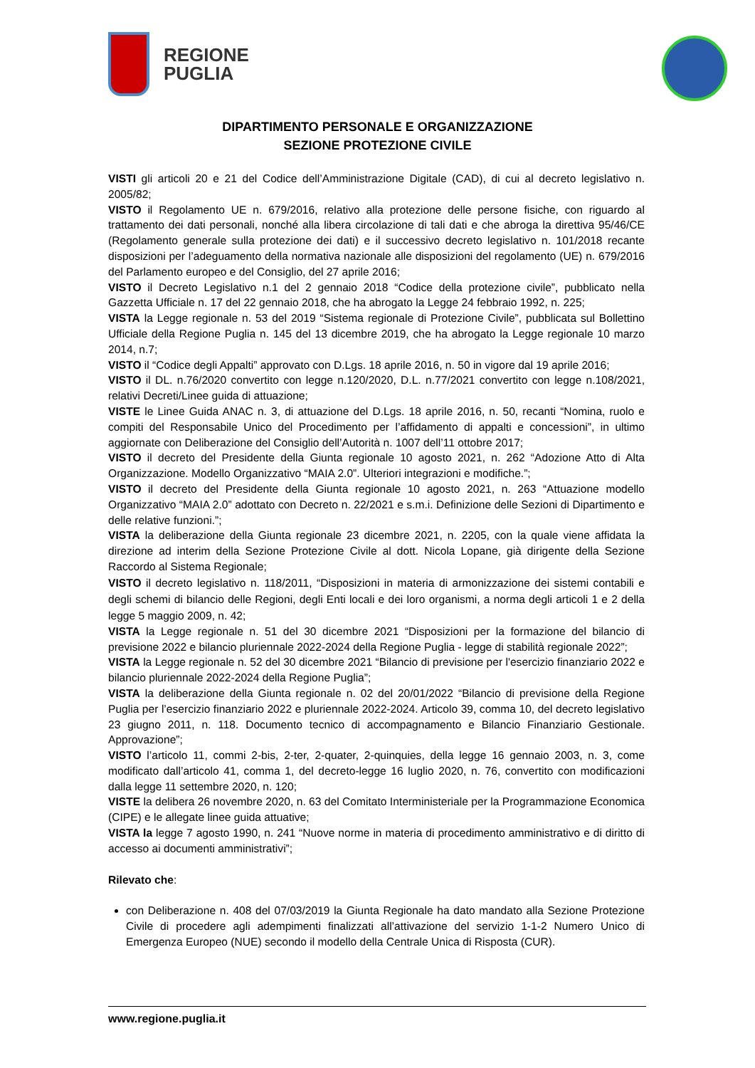REGIONE
PUGLIA
DIPARTIMENTO PERSONALE E ORGANIZZAZIONE
SEZIONE PROTEZIONE CIVILE
VISTI gli articoli 20 e 21 del Codice dell’Amministrazione Digitale (CAD), di cui al decreto legislativo n. 2005/82;
VISTO il Regolamento UE n. 679/2016, relativo alla protezione delle persone fisiche, con riguardo al trattamento dei dati personali, nonché alla libera circolazione di tali dati e che abroga la direttiva 95/46/CE (Regolamento generale sulla protezione dei dati) e il successivo decreto legislativo n. 101/2018 recante disposizioni per l’adeguamento della normativa nazionale alle disposizioni del regolamento (UE) n. 679/2016 del Parlamento europeo e del Consiglio, del 27 aprile 2016;
VISTO il Decreto Legislativo n.1 del 2 gennaio 2018 “Codice della protezione civile”, pubblicato nella Gazzetta Ufficiale n. 17 del 22 gennaio 2018, che ha abrogato la Legge 24 febbraio 1992, n. 225;
VISTA la Legge regionale n. 53 del 2019 “Sistema regionale di Protezione Civile”, pubblicata sul Bollettino Ufficiale della Regione Puglia n. 145 del 13 dicembre 2019, che ha abrogato la Legge regionale 10 marzo 2014, n.7;
VISTO il “Codice degli Appalti” approvato con D.Lgs. 18 aprile 2016, n. 50 in vigore dal 19 aprile 2016;
VISTO il DL. n.76/2020 convertito con legge n.120/2020, D.L. n.77/2021 convertito con legge n.108/2021, relativi Decreti/Linee guida di attuazione;
VISTE le Linee Guida ANAC n. 3, di attuazione del D.Lgs. 18 aprile 2016, n. 50, recanti “Nomina, ruolo e compiti del Responsabile Unico del Procedimento per l’affidamento di appalti e concessioni”, in ultimo aggiornate con Deliberazione del Consiglio dell’Autorità n. 1007 dell’11 ottobre 2017;
VISTO il decreto del Presidente della Giunta regionale 10 agosto 2021, n. 262 “Adozione Atto di Alta Organizzazione. Modello Organizzativo “MAIA 2.0”. Ulteriori integrazioni e modifiche.”;
VISTO il decreto del Presidente della Giunta regionale 10 agosto 2021, n. 263 “Attuazione modello Organizzativo “MAIA 2.0” adottato con Decreto n. 22/2021 e s.m.i. Definizione delle Sezioni di Dipartimento e delle relative funzioni.”;
VISTA la deliberazione della Giunta regionale 23 dicembre 2021, n. 2205, con la quale viene affidata la direzione ad interim della Sezione Protezione Civile al dott. Nicola Lopane, già dirigente della Sezione Raccordo al Sistema Regionale;
VISTO il decreto legislativo n. 118/2011, “Disposizioni in materia di armonizzazione dei sistemi contabili e degli schemi di bilancio delle Regioni, degli Enti locali e dei loro organismi, a norma degli articoli 1 e 2 della legge 5 maggio 2009, n. 42;
VISTA la Legge regionale n. 51 del 30 dicembre 2021 “Disposizioni per la formazione del bilancio di previsione 2022 e bilancio pluriennale 2022-2024 della Regione Puglia - legge di stabilità regionale 2022”;
VISTA la Legge regionale n. 52 del 30 dicembre 2021 “Bilancio di previsione per l'esercizio finanziario 2022 e bilancio pluriennale 2022-2024 della Regione Puglia”;
VISTA la deliberazione della Giunta regionale n. 02 del 20/01/2022 “Bilancio di previsione della Regione Puglia per l’esercizio finanziario 2022 e pluriennale 2022-2024. Articolo 39, comma 10, del decreto legislativo 23 giugno 2011, n. 118. Documento tecnico di accompagnamento e Bilancio Finanziario Gestionale. Approvazione”;
VISTO l’articolo 11, commi 2-bis, 2-ter, 2-quater, 2-quinquies, della legge 16 gennaio 2003, n. 3, come modificato dall’articolo 41, comma 1, del decreto-legge 16 luglio 2020, n. 76, convertito con modificazioni dalla legge 11 settembre 2020, n. 120;
VISTE la delibera 26 novembre 2020, n. 63 del Comitato Interministeriale per la Programmazione Economica (CIPE) e le allegate linee guida attuative;
VISTA la legge 7 agosto 1990, n. 241 “Nuove norme in materia di procedimento amministrativo e di diritto di accesso ai documenti amministrativi”;
Rilevato che:
con Deliberazione n. 408 del 07/03/2019 la Giunta Regionale ha dato mandato alla Sezione Protezione Civile di procedere agli adempimenti finalizzati all’attivazione del servizio 1-1-2 Numero Unico di Emergenza Europeo (NUE) secondo il modello della Centrale Unica di Risposta (CUR).
www.regione.puglia.it